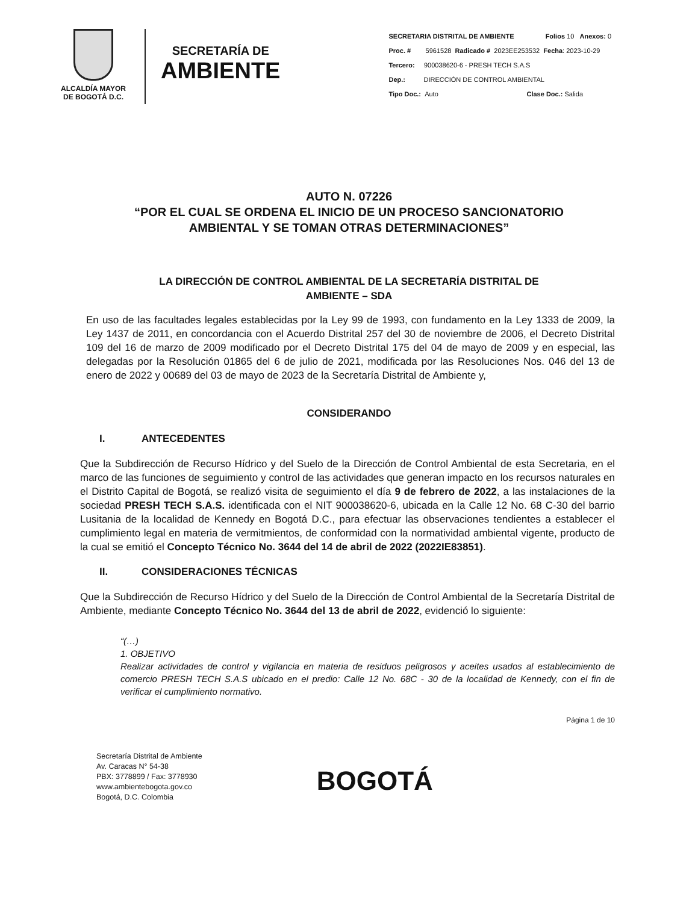ALCALDÍA MAYOR
DE BOGOTÁ D.C.
SECRETARÍA DE
AMBIENTE
SECRETARIA DISTRITAL DE AMBIENTE Folios 10 Anexos: 0
Proc. # 5961528 Radicado # 2023EE253532 Fecha: 2023-10-29
Tercero: 900038620-6 - PRESH TECH S.A.S
Dep.: DIRECCIÓN DE CONTROL AMBIENTAL
Tipo Doc.: Auto Clase Doc.: Salida
AUTO N. 07226
“POR EL CUAL SE ORDENA EL INICIO DE UN PROCESO SANCIONATORIO
AMBIENTAL Y SE TOMAN OTRAS DETERMINACIONES”
LA DIRECCIÓN DE CONTROL AMBIENTAL DE LA SECRETARÍA DISTRITAL DE
AMBIENTE – SDA
En uso de las facultades legales establecidas por la Ley 99 de 1993, con fundamento en la Ley 1333 de 2009, la Ley 1437 de 2011, en concordancia con el Acuerdo Distrital 257 del 30 de noviembre de 2006, el Decreto Distrital 109 del 16 de marzo de 2009 modificado por el Decreto Distrital 175 del 04 de mayo de 2009 y en especial, las delegadas por la Resolución 01865 del 6 de julio de 2021, modificada por las Resoluciones Nos. 046 del 13 de enero de 2022 y 00689 del 03 de mayo de 2023 de la Secretaría Distrital de Ambiente y,
CONSIDERANDO
I. ANTECEDENTES
Que la Subdirección de Recurso Hídrico y del Suelo de la Dirección de Control Ambiental de esta Secretaria, en el marco de las funciones de seguimiento y control de las actividades que generan impacto en los recursos naturales en el Distrito Capital de Bogotá, se realizó visita de seguimiento el día 9 de febrero de 2022, a las instalaciones de la sociedad PRESH TECH S.A.S. identificada con el NIT 900038620-6, ubicada en la Calle 12 No. 68 C-30 del barrio Lusitania de la localidad de Kennedy en Bogotá D.C., para efectuar las observaciones tendientes a establecer el cumplimiento legal en materia de vermitmientos, de conformidad con la normatividad ambiental vigente, producto de la cual se emitió el Concepto Técnico No. 3644 del 14 de abril de 2022 (2022IE83851).
II. CONSIDERACIONES TÉCNICAS
Que la Subdirección de Recurso Hídrico y del Suelo de la Dirección de Control Ambiental de la Secretaría Distrital de Ambiente, mediante Concepto Técnico No. 3644 del 13 de abril de 2022, evidenció lo siguiente:
“(…)
1. OBJETIVO
Realizar actividades de control y vigilancia en materia de residuos peligrosos y aceites usados al establecimiento de comercio PRESH TECH S.A.S ubicado en el predio: Calle 12 No. 68C - 30 de la localidad de Kennedy, con el fin de verificar el cumplimiento normativo.
Página 1 de 10
Secretaría Distrital de Ambiente
Av. Caracas N° 54-38
PBX: 3778899 / Fax: 3778930
www.ambientebogota.gov.co
Bogotá, D.C. Colombia
BOGOTÁ